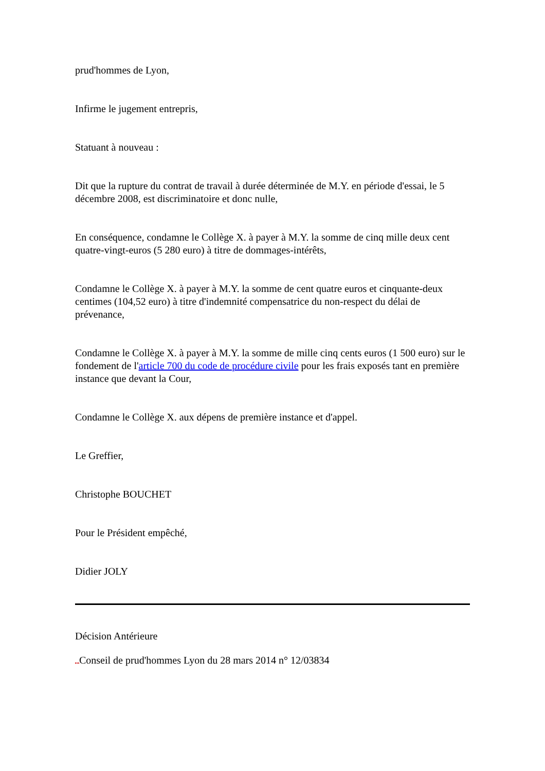prud'hommes de Lyon,
Infirme le jugement entrepris,
Statuant à nouveau :
Dit que la rupture du contrat de travail à durée déterminée de M.Y. en période d'essai, le 5 décembre 2008, est discriminatoire et donc nulle,
En conséquence, condamne le Collège X. à payer à M.Y. la somme de cinq mille deux cent quatre-vingt-euros (5 280 euro) à titre de dommages-intérêts,
Condamne le Collège X. à payer à M.Y. la somme de cent quatre euros et cinquante-deux centimes (104,52 euro) à titre d'indemnité compensatrice du non-respect du délai de prévenance,
Condamne le Collège X. à payer à M.Y. la somme de mille cinq cents euros (1 500 euro) sur le fondement de l'article 700 du code de procédure civile pour les frais exposés tant en première instance que devant la Cour,
Condamne le Collège X. aux dépens de première instance et d'appel.
Le Greffier,
Christophe BOUCHET
Pour le Président empêché,
Didier JOLY
Décision Antérieure
Conseil de prud'hommes Lyon du 28 mars 2014 n° 12/03834